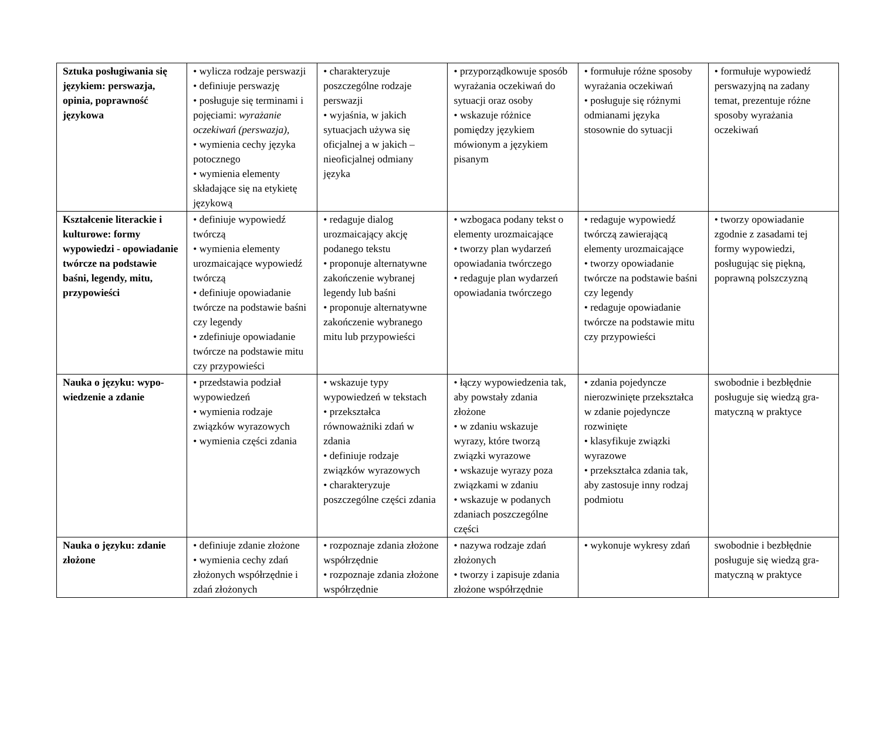| Sztuka posługiwania się językiem: perswazja, opinia, poprawność językowa | • wylicza rodzaje perswazji • definiuje perswazję • posługuje się terminami i pojęciami: wyrażanie oczekiwań (perswazja), • wymienia cechy języka potocznego • wymienia elementy składające się na etykietę językową | • charakteryzuje poszczególne rodzaje perswazji • wyjaśnia, w jakich sytuacjach używa się oficjalnej a w jakich – nieoficjalnej odmiany języka | • przyporządkowuje sposób wyrażania oczekiwań do sytuacji oraz osoby • wskazuje różnice pomiędzy językiem mówionym a językiem pisanym | • formułuje różne sposoby wyrażania oczekiwań • posługuje się różnymi odmianami języka stosownie do sytuacji | • formułuje wypowiedź perswazyjną na zadany temat, prezentuje różne sposoby wyrażania oczekiwań |
| Kształcenie literackie i kulturowe: formy wypowiedzi - opowiadanie twórcze na podstawie baśni, legendy, mitu, przypowieści | • definiuje wypowiedź twórczą • wymienia elementy urozmaicające wypowiedź twórczą • definiuje opowiadanie twórcze na podstawie baśni czy legendy • zdefiniuje opowiadanie twórcze na podstawie mitu czy przypowieści | • redaguje dialog urozmaicający akcję podanego tekstu • proponuje alternatywne zakończenie wybranej legendy lub baśni • proponuje alternatywne zakończenie wybranego mitu lub przypowieści | • wzbogaca podany tekst o elementy urozmaicające • tworzy plan wydarzeń opowiadania twórczego • redaguje plan wydarzeń opowiadania twórczego | • redaguje wypowiedź twórczą zawierającą elementy urozmaicające • tworzy opowiadanie twórcze na podstawie baśni czy legendy • redaguje opowiadanie twórcze na podstawie mitu czy przypowieści | • tworzy opowiadanie zgodnie z zasadami tej formy wypowiedzi, posługując się piękną, poprawną polszczyzną |
| Nauka o języku: wypo-wiedzenie a zdanie | • przedstawia podział wypowiedzeń • wymienia rodzaje związków wyrazowych • wymienia części zdania | • wskazuje typy wypowiedzeń w tekstach • przekształca równoważniki zdań w zdania • definiuje rodzaje związków wyrazowych • charakteryzuje poszczególne części zdania | • łączy wypowiedzenia tak, aby powstały zdania złożone • w zdaniu wskazuje wyrazy, które tworzą związki wyrazowe • wskazuje wyrazy poza związkami w zdaniu • wskazuje w podanych zdaniach poszczególne części | • zdania pojedyncze nierozwinięte przekształca w zdanie pojedyncze rozwinięte • klasyfikuje związki wyrazowe • przekształca zdania tak, aby zastosuje inny rodzaj podmiotu | swobodnie i bezbłędnie posługuje się wiedzą gra-matyczną w praktyce |
| Nauka o języku: zdanie złożone | • definiuje zdanie złożone • wymienia cechy zdań złożonych współrzędnie i zdań złożonych | • rozpoznaje zdania złożone współrzędnie • rozpoznaje zdania złożone współrzędnie | • nazywa rodzaje zdań złożonych • tworzy i zapisuje zdania złożone współrzędnie | • wykonuje wykresy zdań | swobodnie i bezbłędnie posługuje się wiedzą gra-matyczną w praktyce |